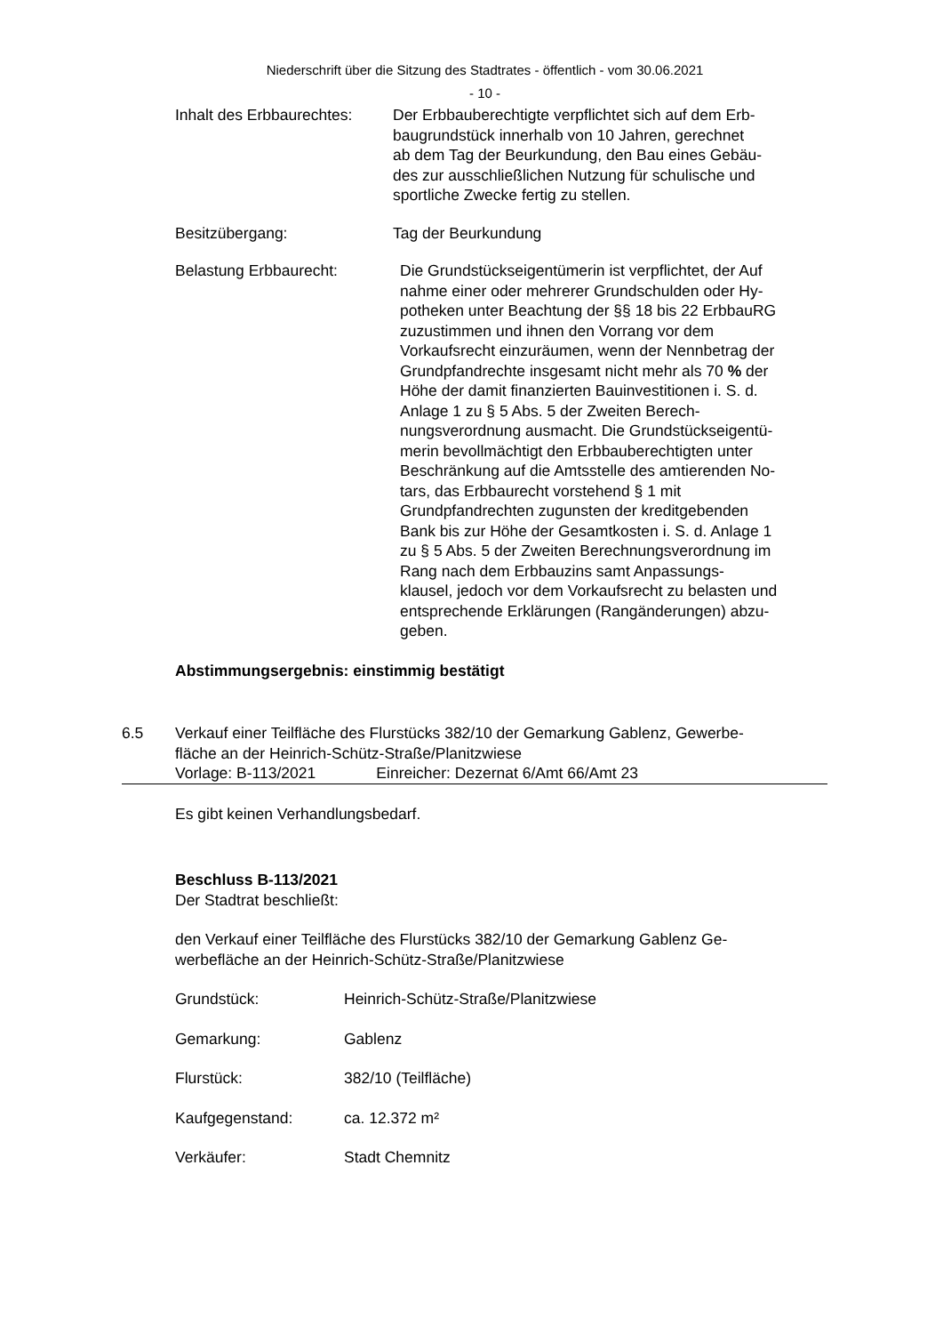Niederschrift über die Sitzung des Stadtrates - öffentlich - vom 30.06.2021
- 10 -
Inhalt des Erbbaurechtes: Der Erbbauberechtigte verpflichtet sich auf dem Erb-
baugrundstück innerhalb von 10 Jahren, gerechnet
ab dem Tag der Beurkundung, den Bau eines Gebäu-
des zur ausschließlichen Nutzung für schulische und
sportliche Zwecke fertig zu stellen.
Besitzübergang: Tag der Beurkundung
Belastung Erbbaurecht: Die Grundstückseigentümerin ist verpflichtet, der Auf
nahme einer oder mehrerer Grundschulden oder Hy-
potheken unter Beachtung der §§ 18 bis 22 ErbbauRG
zuzustimmen und ihnen den Vorrang vor dem
Vorkaufsrecht einzuräumen, wenn der Nennbetrag der
Grundpfandrechte insgesamt nicht mehr als 70 % der
Höhe der damit finanzierten Bauinvestitionen i. S. d.
Anlage 1 zu § 5 Abs. 5 der Zweiten Berech-
nungsverordnung ausmacht. Die Grundstückseigentü-
merin bevollmächtigt den Erbbauberechtigten unter
Beschränkung auf die Amtsstelle des amtierenden No-
tars, das Erbbaurecht vorstehend § 1 mit
Grundpfandrechten zugunsten der kreditgebenden
Bank bis zur Höhe der Gesamtkosten i. S. d. Anlage 1
zu § 5 Abs. 5 der Zweiten Berechnungsverordnung im
Rang nach dem Erbbauzins samt Anpassungs-
klausel, jedoch vor dem Vorkaufsrecht zu belasten und
entsprechende Erklärungen (Rangänderungen) abzu-
geben.
Abstimmungsergebnis: einstimmig bestätigt
6.5 Verkauf einer Teilfläche des Flurstücks 382/10 der Gemarkung Gablenz, Gewerbe-
fläche an der Heinrich-Schütz-Straße/Planitzwiese
Vorlage: B-113/2021 Einreicher: Dezernat 6/Amt 66/Amt 23
Es gibt keinen Verhandlungsbedarf.
Beschluss B-113/2021
Der Stadtrat beschließt:
den Verkauf einer Teilfläche des Flurstücks 382/10 der Gemarkung Gablenz Ge-
werbefläche an der Heinrich-Schütz-Straße/Planitzwiese
Grundstück: Heinrich-Schütz-Straße/Planitzwiese
Gemarkung: Gablenz
Flurstück: 382/10 (Teilfläche)
Kaufgegenstand: ca. 12.372 m²
Verkäufer: Stadt Chemnitz